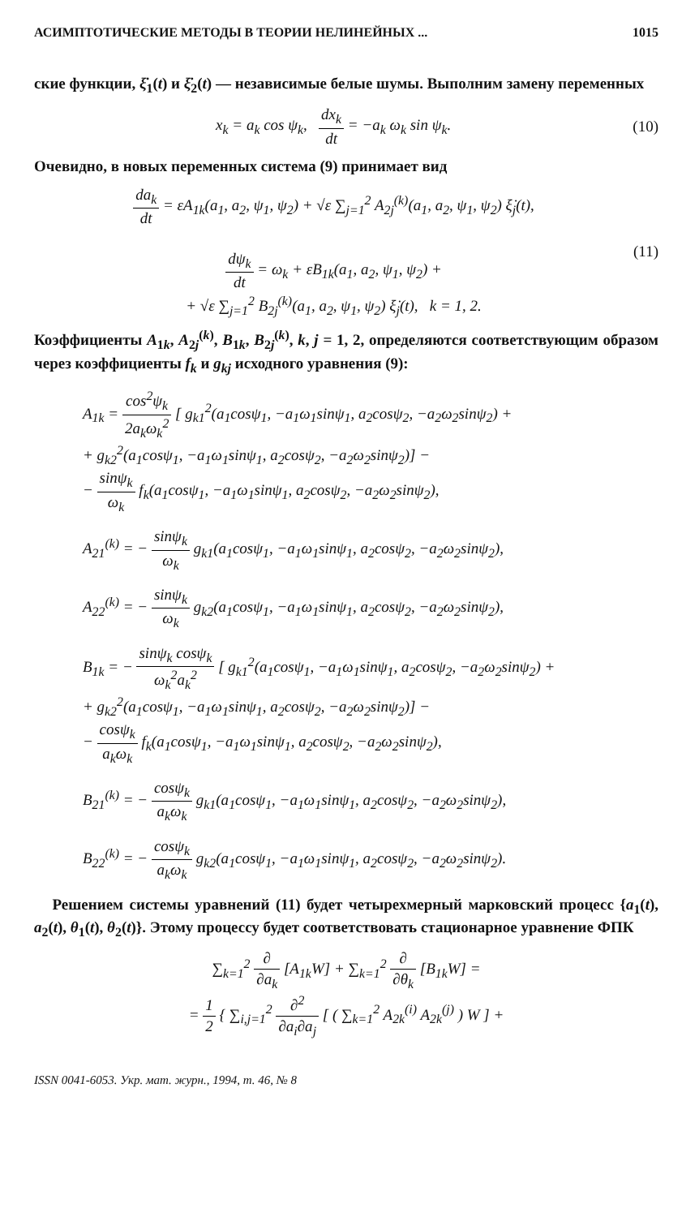АСИМПТОТИЧЕСКИЕ МЕТОДЫ В ТЕОРИИ НЕЛИНЕЙНЫХ ... 1015
ские функции, ξ̇<sub>1</sub>(t) и ξ̇<sub>2</sub>(t) — независимые белые шумы. Выполним замену переменных
x<sub>k</sub> = a<sub>k</sub> cos ψ<sub>k</sub>, dx<sub>k</sub> dt = −a<sub>k</sub> ω<sub>k</sub> sin ψ<sub>k</sub>.
(10)
Очевидно, в новых переменных система (9) принимает вид
da<sub>k</sub> dt = εA<sub>1k</sub>(a<sub>1</sub>, a<sub>2</sub>, ψ<sub>1</sub>, ψ<sub>2</sub>) + √ε ∑<sub>j=1</sub><sup>2</sup> A<sub>2j</sub><sup>(k)</sup>(a<sub>1</sub>, a<sub>2</sub>, ψ<sub>1</sub>, ψ<sub>2</sub>) ξ̇<sub>j</sub>(t),
dψ<sub>k</sub> dt = ω<sub>k</sub> + εB<sub>1k</sub>(a<sub>1</sub>, a<sub>2</sub>, ψ<sub>1</sub>, ψ<sub>2</sub>) +
+ √ε ∑<sub>j=1</sub><sup>2</sup> B<sub>2j</sub><sup>(k)</sup>(a<sub>1</sub>, a<sub>2</sub>, ψ<sub>1</sub>, ψ<sub>2</sub>) ξ̇<sub>j</sub>(t), k = 1, 2.
(11)
Коэффициенты A<sub>1k</sub>, A<sub>2j</sub><sup>(k)</sup>, B<sub>1k</sub>, B<sub>2j</sub><sup>(k)</sup>, k, j = 1, 2, определяются соответствующим образом через коэффициенты f<sub>k</sub> и g<sub>kj</sub> исходного уравнения (9):
A<sub>1k</sub> = cos<sup>2</sup>ψ<sub>k</sub> 2a<sub>k</sub>ω<sub>k</sub><sup>2</sup> [ g<sub>k1</sub><sup>2</sup>(a<sub>1</sub>cosψ<sub>1</sub>, −a<sub>1</sub>ω<sub>1</sub>sinψ<sub>1</sub>, a<sub>2</sub>cosψ<sub>2</sub>, −a<sub>2</sub>ω<sub>2</sub>sinψ<sub>2</sub>) +
+ g<sub>k2</sub><sup>2</sup>(a<sub>1</sub>cosψ<sub>1</sub>, −a<sub>1</sub>ω<sub>1</sub>sinψ<sub>1</sub>, a<sub>2</sub>cosψ<sub>2</sub>, −a<sub>2</sub>ω<sub>2</sub>sinψ<sub>2</sub>)] −
− sinψ<sub>k</sub> ω<sub>k</sub> f<sub>k</sub>(a<sub>1</sub>cosψ<sub>1</sub>, −a<sub>1</sub>ω<sub>1</sub>sinψ<sub>1</sub>, a<sub>2</sub>cosψ<sub>2</sub>, −a<sub>2</sub>ω<sub>2</sub>sinψ<sub>2</sub>),
A<sub>21</sub><sup>(k)</sup> = − sinψ<sub>k</sub> ω<sub>k</sub> g<sub>k1</sub>(a<sub>1</sub>cosψ<sub>1</sub>, −a<sub>1</sub>ω<sub>1</sub>sinψ<sub>1</sub>, a<sub>2</sub>cosψ<sub>2</sub>, −a<sub>2</sub>ω<sub>2</sub>sinψ<sub>2</sub>),
A<sub>22</sub><sup>(k)</sup> = − sinψ<sub>k</sub> ω<sub>k</sub> g<sub>k2</sub>(a<sub>1</sub>cosψ<sub>1</sub>, −a<sub>1</sub>ω<sub>1</sub>sinψ<sub>1</sub>, a<sub>2</sub>cosψ<sub>2</sub>, −a<sub>2</sub>ω<sub>2</sub>sinψ<sub>2</sub>),
B<sub>1k</sub> = − sinψ<sub>k</sub> cosψ<sub>k</sub> ω<sub>k</sub><sup>2</sup>a<sub>k</sub><sup>2</sup> [ g<sub>k1</sub><sup>2</sup>(a<sub>1</sub>cosψ<sub>1</sub>, −a<sub>1</sub>ω<sub>1</sub>sinψ<sub>1</sub>, a<sub>2</sub>cosψ<sub>2</sub>, −a<sub>2</sub>ω<sub>2</sub>sinψ<sub>2</sub>) +
+ g<sub>k2</sub><sup>2</sup>(a<sub>1</sub>cosψ<sub>1</sub>, −a<sub>1</sub>ω<sub>1</sub>sinψ<sub>1</sub>, a<sub>2</sub>cosψ<sub>2</sub>, −a<sub>2</sub>ω<sub>2</sub>sinψ<sub>2</sub>)] −
− cosψ<sub>k</sub> a<sub>k</sub>ω<sub>k</sub> f<sub>k</sub>(a<sub>1</sub>cosψ<sub>1</sub>, −a<sub>1</sub>ω<sub>1</sub>sinψ<sub>1</sub>, a<sub>2</sub>cosψ<sub>2</sub>, −a<sub>2</sub>ω<sub>2</sub>sinψ<sub>2</sub>),
B<sub>21</sub><sup>(k)</sup> = − cosψ<sub>k</sub> a<sub>k</sub>ω<sub>k</sub> g<sub>k1</sub>(a<sub>1</sub>cosψ<sub>1</sub>, −a<sub>1</sub>ω<sub>1</sub>sinψ<sub>1</sub>, a<sub>2</sub>cosψ<sub>2</sub>, −a<sub>2</sub>ω<sub>2</sub>sinψ<sub>2</sub>),
B<sub>22</sub><sup>(k)</sup> = − cosψ<sub>k</sub> a<sub>k</sub>ω<sub>k</sub> g<sub>k2</sub>(a<sub>1</sub>cosψ<sub>1</sub>, −a<sub>1</sub>ω<sub>1</sub>sinψ<sub>1</sub>, a<sub>2</sub>cosψ<sub>2</sub>, −a<sub>2</sub>ω<sub>2</sub>sinψ<sub>2</sub>).
Решением системы уравнений (11) будет четырехмерный марковский процесс {a<sub>1</sub>(t), a<sub>2</sub>(t), θ<sub>1</sub>(t), θ<sub>2</sub>(t)}. Этому процессу будет соответствовать стационарное уравнение ФПК
∑<sub>k=1</sub><sup>2</sup> ∂ ∂a<sub>k</sub> [A<sub>1k</sub>W] + ∑<sub>k=1</sub><sup>2</sup> ∂ ∂θ<sub>k</sub> [B<sub>1k</sub>W] =
= 1 2 { ∑<sub>i,j=1</sub><sup>2</sup> ∂<sup>2</sup> ∂a<sub>i</sub>∂a<sub>j</sub> [ ( ∑<sub>k=1</sub><sup>2</sup> A<sub>2k</sub><sup>(i)</sup> A<sub>2k</sub><sup>(j)</sup> ) W ] +
ISSN 0041-6053. Укр. мат. журн., 1994, т. 46, № 8